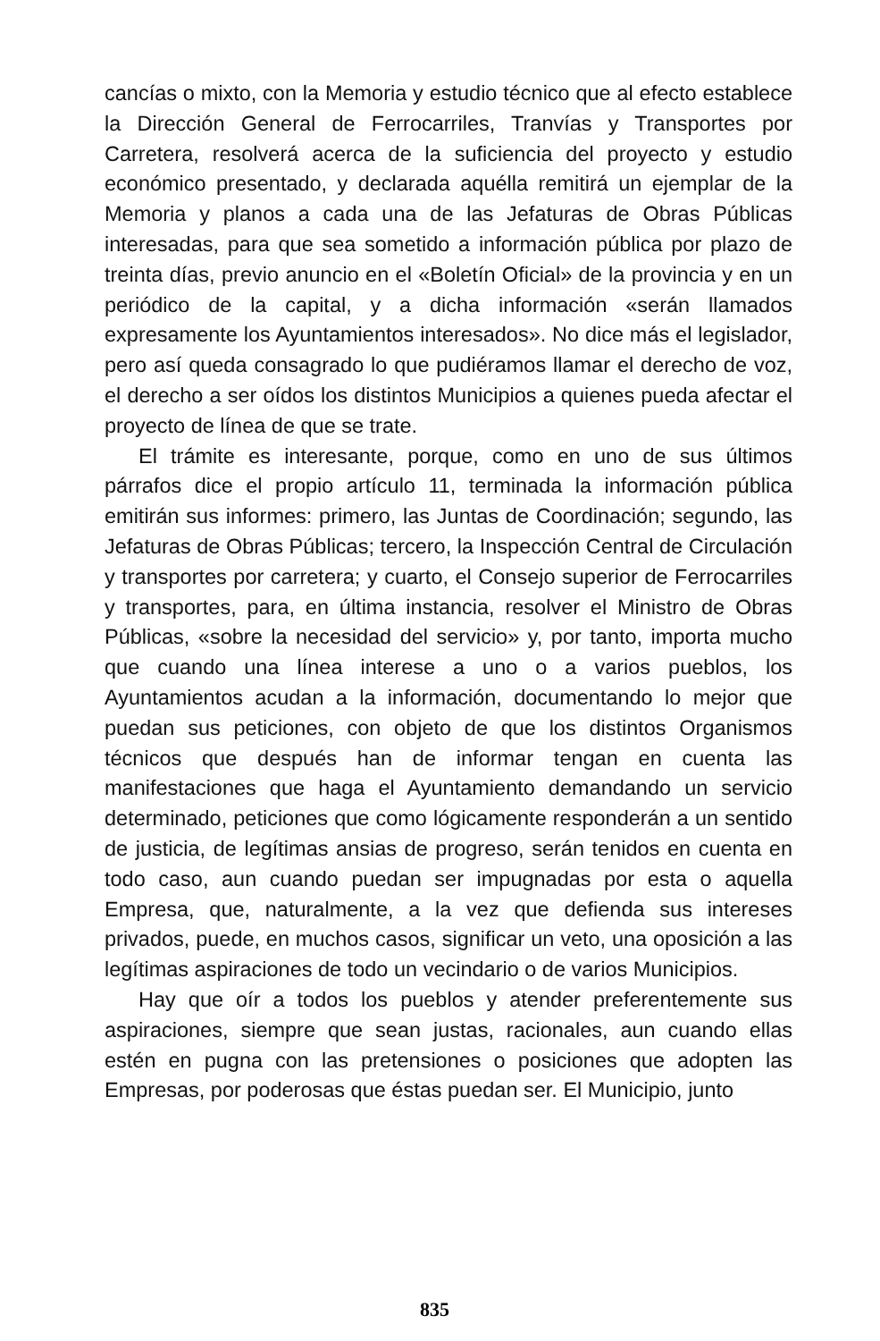cancías o mixto, con la Memoria y estudio técnico que al efecto establece la Dirección General de Ferrocarriles, Tranvías y Transportes por Carretera, resolverá acerca de la suficiencia del proyecto y estudio económico presentado, y declarada aquélla remitirá un ejemplar de la Memoria y planos a cada una de las Jefaturas de Obras Públicas interesadas, para que sea sometido a información pública por plazo de treinta días, previo anuncio en el «Boletín Oficial» de la provincia y en un periódico de la capital, y a dicha información «serán llamados expresamente los Ayuntamientos interesados». No dice más el legislador, pero así queda consagrado lo que pudiéramos llamar el derecho de voz, el derecho a ser oídos los distintos Municipios a quienes pueda afectar el proyecto de línea de que se trate.
El trámite es interesante, porque, como en uno de sus últimos párrafos dice el propio artículo 11, terminada la información pública emitirán sus informes: primero, las Juntas de Coordinación; segundo, las Jefaturas de Obras Públicas; tercero, la Inspección Central de Circulación y transportes por carretera; y cuarto, el Consejo superior de Ferrocarriles y transportes, para, en última instancia, resolver el Ministro de Obras Públicas, «sobre la necesidad del servicio» y, por tanto, importa mucho que cuando una línea interese a uno o a varios pueblos, los Ayuntamientos acudan a la información, documentando lo mejor que puedan sus peticiones, con objeto de que los distintos Organismos técnicos que después han de informar tengan en cuenta las manifestaciones que haga el Ayuntamiento demandando un servicio determinado, peticiones que como lógicamente responderán a un sentido de justicia, de legítimas ansias de progreso, serán tenidos en cuenta en todo caso, aun cuando puedan ser impugnadas por esta o aquella Empresa, que, naturalmente, a la vez que defienda sus intereses privados, puede, en muchos casos, significar un veto, una oposición a las legítimas aspiraciones de todo un vecindario o de varios Municipios.
Hay que oír a todos los pueblos y atender preferentemente sus aspiraciones, siempre que sean justas, racionales, aun cuando ellas estén en pugna con las pretensiones o posiciones que adopten las Empresas, por poderosas que éstas puedan ser. El Municipio, junto
835